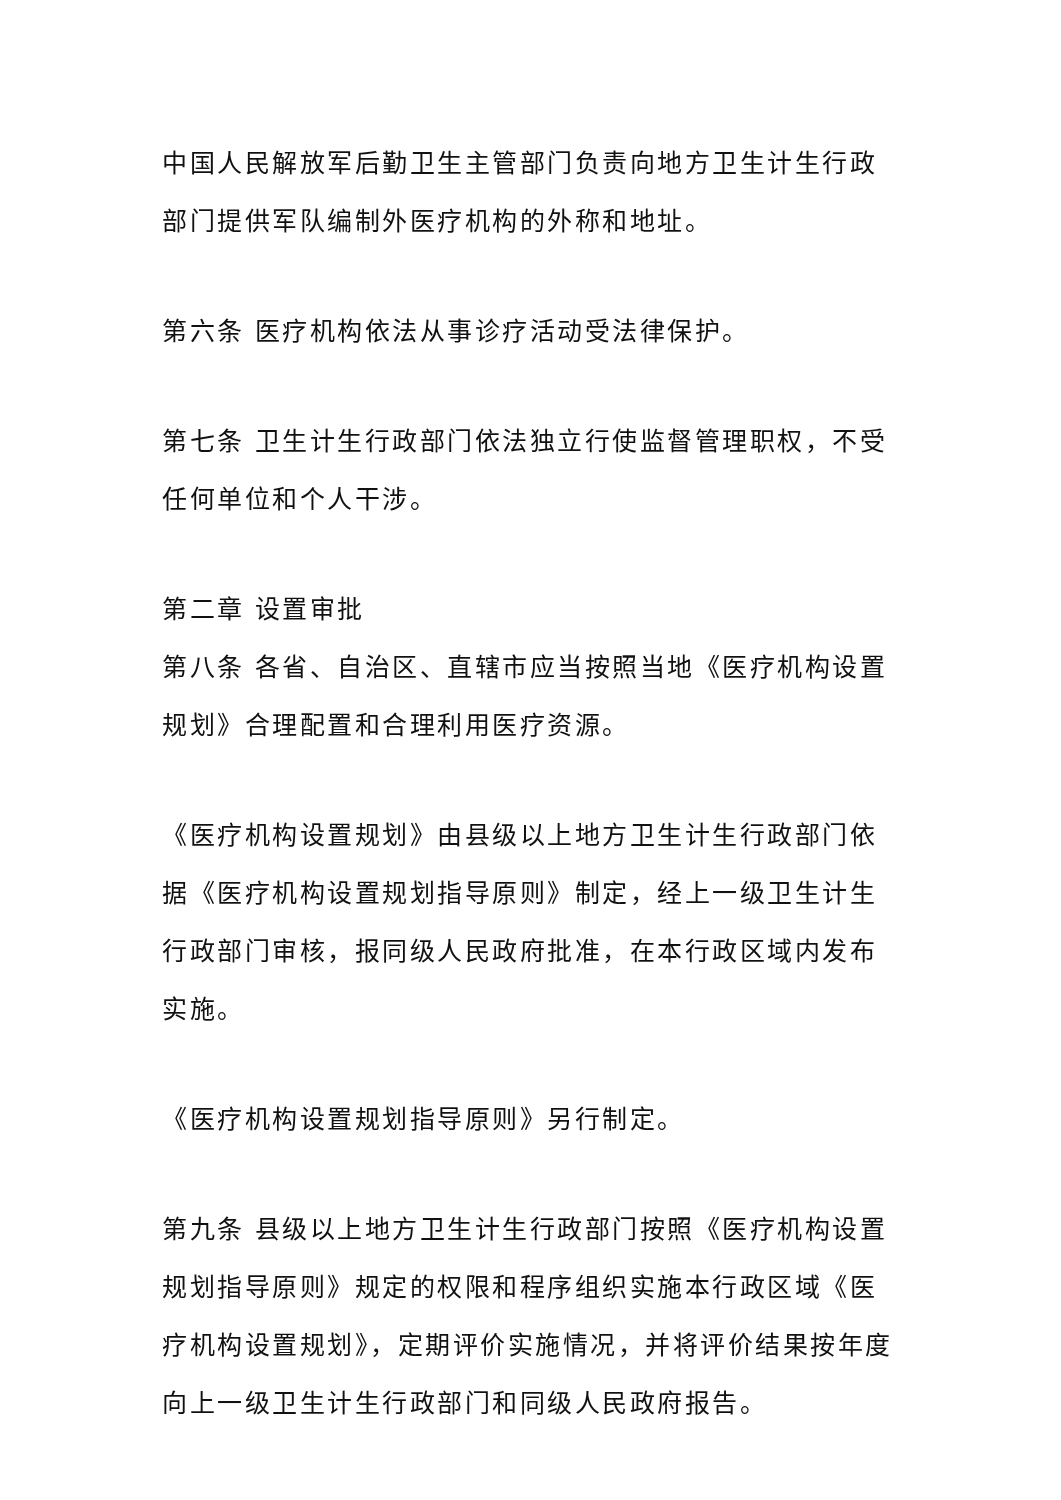中国人民解放军后勤卫生主管部门负责向地方卫生计生行政部门提供军队编制外医疗机构的外称和地址。
第六条 医疗机构依法从事诊疗活动受法律保护。
第七条 卫生计生行政部门依法独立行使监督管理职权，不受任何单位和个人干涉。
第二章 设置审批
第八条 各省、自治区、直辖市应当按照当地《医疗机构设置规划》合理配置和合理利用医疗资源。
《医疗机构设置规划》由县级以上地方卫生计生行政部门依据《医疗机构设置规划指导原则》制定，经上一级卫生计生行政部门审核，报同级人民政府批准，在本行政区域内发布实施。
《医疗机构设置规划指导原则》另行制定。
第九条 县级以上地方卫生计生行政部门按照《医疗机构设置规划指导原则》规定的权限和程序组织实施本行政区域《医疗机构设置规划》，定期评价实施情况，并将评价结果按年度向上一级卫生计生行政部门和同级人民政府报告。